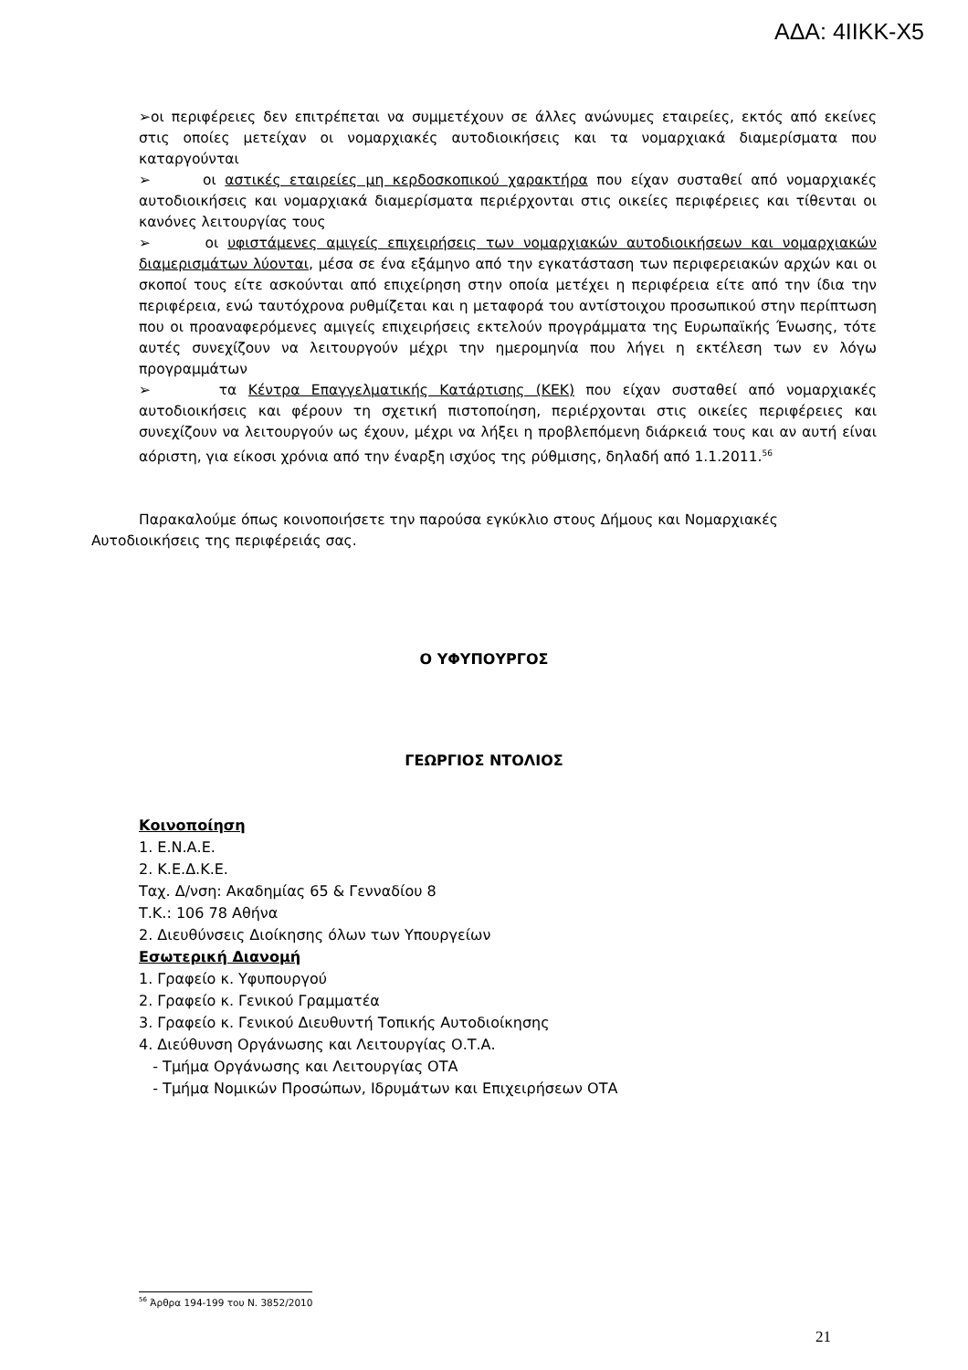ΑΔΑ: 4ΙΙΚΚ-Χ5
➢οι περιφέρειες δεν επιτρέπεται να συμμετέχουν σε άλλες ανώνυμες εταιρείες, εκτός από εκείνες στις οποίες μετείχαν οι νομαρχιακές αυτοδιοικήσεις και τα νομαρχιακά διαμερίσματα που καταργούνται
➢ οι αστικές εταιρείες μη κερδοσκοπικού χαρακτήρα που είχαν συσταθεί από νομαρχιακές αυτοδιοικήσεις και νομαρχιακά διαμερίσματα περιέρχονται στις οικείες περιφέρειες και τίθενται οι κανόνες λειτουργίας τους
➢ οι υφιστάμενες αμιγείς επιχειρήσεις των νομαρχιακών αυτοδιοικήσεων και νομαρχιακών διαμερισμάτων λύονται, μέσα σε ένα εξάμηνο από την εγκατάσταση των περιφερειακών αρχών και οι σκοποί τους είτε ασκούνται από επιχείρηση στην οποία μετέχει η περιφέρεια είτε από την ίδια την περιφέρεια, ενώ ταυτόχρονα ρυθμίζεται και η μεταφορά του αντίστοιχου προσωπικού στην περίπτωση που οι προαναφερόμενες αμιγείς επιχειρήσεις εκτελούν προγράμματα της Ευρωπαϊκής Ένωσης, τότε αυτές συνεχίζουν να λειτουργούν μέχρι την ημερομηνία που λήγει η εκτέλεση των εν λόγω προγραμμάτων
➢ τα Κέντρα Επαγγελματικής Κατάρτισης (ΚΕΚ) που είχαν συσταθεί από νομαρχιακές αυτοδιοικήσεις και φέρουν τη σχετική πιστοποίηση, περιέρχονται στις οικείες περιφέρειες και συνεχίζουν να λειτουργούν ως έχουν, μέχρι να λήξει η προβλεπόμενη διάρκειά τους και αν αυτή είναι αόριστη, για είκοσι χρόνια από την έναρξη ισχύος της ρύθμισης, δηλαδή από 1.1.2011.<sup>56</sup>
Παρακαλούμε όπως κοινοποιήσετε την παρούσα εγκύκλιο στους Δήμους και Νομαρχιακές
Αυτοδιοικήσεις της περιφέρειάς σας.
Ο ΥΦΥΠΟΥΡΓΟΣ
ΓΕΩΡΓΙΟΣ ΝΤΟΛΙΟΣ
Κοινοποίηση
1. Ε.Ν.Α.Ε.
2. Κ.Ε.Δ.Κ.Ε.
Ταχ. Δ/νση: Ακαδημίας 65 & Γενναδίου 8
Τ.Κ.: 106 78 Αθήνα
2. Διευθύνσεις Διοίκησης όλων των Υπουργείων
Εσωτερική Διανομή
1. Γραφείο κ. Υφυπουργού
2. Γραφείο κ. Γενικού Γραμματέα
3. Γραφείο κ. Γενικού Διευθυντή Τοπικής Αυτοδιοίκησης
4. Διεύθυνση Οργάνωσης και Λειτουργίας Ο.Τ.Α.
- Τμήμα Οργάνωσης και Λειτουργίας ΟΤΑ
- Τμήμα Νομικών Προσώπων, Ιδρυμάτων και Επιχειρήσεων ΟΤΑ
<sup>56</sup> Άρθρα 194-199 του Ν. 3852/2010
21